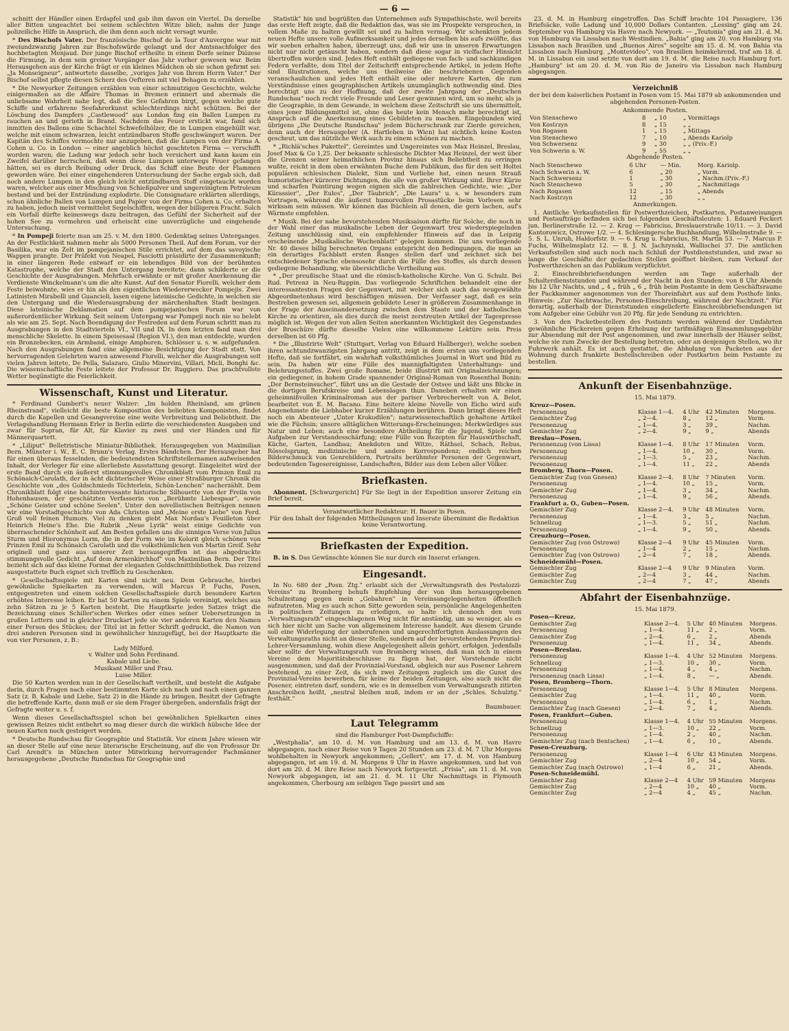— 6 —
schnitt der Händler einen Erdapfel und gab ihm davon ein Viertel. Da derselbe aller Bitten ungeachtet bei seinem schlechten Witze blieb, nahm der Junge polizeiliche Hilfe in Anspruch, die ihm denn auch nicht versagt wurde.
* Des Bischofs Vater. Der französische Bischof de la Tour d'Auvergne war mit zweiundzwanzig Jahren zur Bischofswürde gelangt und der Amtsnachfolger des hochbetagten Menjaud. Der junge Bischof ertheilte in einem Dorfe seiner Diözese die Firmung, in dem sein greiser Vorgänger das Jahr vorher gewesen war. Beim Herausgehen aus der Kirche frägt er ein kleines Mädchen ob sie schon gefirmt sei: „Ja Monseigneur", antwortete dasselbe, „voriges Jahr von Ihrem Herrn Vater." Der Bischof selbst pflegte diesen Scherz des Oefteren mit viel Behagen zu erzählen.
* Die Newyorker Zeitungen erzählen von einer schmutzigen Geschichte, welche einigermaßen an die Affaire Thomas in Bremen erinnert und abermals die unliebsame Wahrheit nahe legt, daß die See Gefahren birgt, gegen welche gute Schiffe und erfahrene Seefahrerkunst schlechterdings nicht schützen. Bei der Löschung des Dampfers „Castlewood" aus London fing ein Ballen Lumpen zu rauchen an und gerieth in Brand. Nachdem das Feuer erstickt war, fand sich inmitten des Ballens eine Schachtel Schwefelhölzer, die in Lumpen eingehüllt war, welche mit einem schwarzen, leicht entzündbaren Stoffe geschwängert waren. Der Kapitän des Schiffes vermochte nur anzugeben, daß die Lumpen von der Firma A. Cohen u. Co. in London — einer angeblich höchst geachteten Firma — verschifft worden waren; die Ladung war jedoch sehr hoch versichert und kann kaum ein Zweifel darüber herrschen, daß wenn diese Lumpen unterwegs Feuer gefangen hätten, sei es durch Reibung oder Druck, das Schiff eine Beute der Flammen geworden wäre. Bei einer eingehenderen Untersuchung der Sache ergab sich, daß noch andere Lumpen in den gleich leicht entzündbaren Stoff eingetaucht worden waren, welcher aus einer Mischung von Schießpulver und ungereinigtem Petroleum bestand und bei der Entzündung explodirte. Die Consignatare erklärten allerdings, schon ähnliche Ballen von Lumpen und Papier von der Firma Cohen u. Co. erhalten zu haben, jedoch meist vermittelst Segelschiffen, wegen der billigeren Fracht. Solch ein Vorfall dürfte keineswegs dazu beitragen, das Gefühl der Sicherheit auf der hohen See zu vermehren und erheischt eine unverzügliche und eingehende Untersuchung.
* In Pompeji feierte man am 25. v. M. den 1800. Gedenktag seines Unterganges. An der Festlichkeit nahmen mehr als 5000 Personen Theil. Auf dem Forum, vor der Basilika, war ein Zelt im pompejanischen Stile errichtet, auf dem das savoyische Wappen prangte. Der Präfekt von Neapel, Fasciotti präsidirte der Zusammenkunft; in einer längeren Rede entwarf er ein lebendiges Bild von der berühmten Katastrophe, welche der Stadt den Untergang bereitete; dann schilderte er die Geschichte der Ausgrabungen. Mehrfach erwähnte er mit großer Anerkennung die Verdienste Winckelmann's um die alte Kunst. Auf den Senator Fiorelli, welcher dem Feste beiwohnte, wies er hin als den eigentlichen Wiedererwecker Pompejis. Zwei Latinisten Mirabelli und Guancieli, lasen eigene lateinische Gedichte, in welchen sie den Untergang und die Wiederausgrabung der märchenhaften Stadt besingen. Diese lateinische Deklamation auf dem pompejanischen Forum war von außerordentlicher Wirkung. Seit seinem Untergang war Pompeji noch nie so belebt als wie am 25. Sept. Nach Beendigung der Festreden auf dem Forum schritt man zu Ausgrabungen in den Stadtvierteln VI., VII und IX. In dem letzten fand man drei menschliche Skelette. In einem Speisesaal (Region VI.), den man entdeckte, wurden ein Bronzebecken, ein Armband, einige Amphoren, Schlösser u. s. w. aufgefunden. Nach den Ausgrabungen fand eine allgemeine Besichtigung der Stadt statt. Von hervorragenden Gelehrten waren anwesend Fiorelli, welcher die Ausgrabungen seit vielen Jahren leitete, De Pella, Salazaro, Giulio Minervini, Villari, Micli, Bonghi &c. Die wissenschaftliche Feste leitete der Professor Dr. Ruggiero. Das prachtvollste Wetter begünstigte die Feierlichkeit.
Wissenschaft, Kunst und Literatur.
* Ferdinand Gumbert's neuer Walzer: „Im holden Rheinland, am grünen Rheinstrand", vielleicht die beste Komposition des beliebten Komponisten, findet durch die Kapellen und Gesangvereine eine weite Verbreitung und Beliebtheit. Die Verlagshandlung Hermann Erler in Berlin edirte die verschiedensten Ausgaben und zwar für Sopran, für Alt, für Klavier zu zwei und vier Händen und für Männerquartett.
* „Liliput" Belletristische Miniatur-Bibliothek. Herausgegeben von Maximilian Bern. Münster i. W., E. C. Brunn's Verlag. Erstes Bändchen. Der Herausgeber hat für einen überaus fesselnden, die bedeutendsten Schriftstellernamen aufweisenden Inhalt, der Verleger für eine allerliebste Ausstattung gesorgt. Eingeleitet wird der erste Band durch ein äußerst stimmungsvolles Chronikblatt vom Prinzen Emil zu Schönaich-Carolath, der in ächt dichterischer Weise einer Straßburger Chronik die Geschichte von „des Goldschmieds Töchterlein, Schön-Lenchen" nacherzählt. Dem Chronikblatt folgt eine hochinteressante historische Silhouette von der Freiin von Hohenhausen, der geschätzten Verfasserin von „Berühmte Liebespaar", sowie „Schöne Geister und schöne Seelen". Unter den novellistischen Beiträgen nennen wir eine Vorstadtgeschichte von Ada Christen und „Meine erste Liebe" von Ferd. Groß voll feinen Humors. Viel zu denken giebt Max Nordau's Feuilleton über Heinrich Heine's Ehe. Die Rubrik „Neue Lyrik" weist einige Gedichte von überraschender Schönheit auf. Am Besten gefallen uns die sinnigen Verse von Julius Sturm und Hieronymus Lorm, die in der Form wie im Kolorit gleich schönen von Prinzen Emil zu Schönaich Carolath und die volksthümlichen von Martin Greif. Sehr originell und ganz aus unserer Zeit herausgegriffen ist das abgedruckte stimmungsvolle Gedicht „Auf dem Armenkirchhof" von Maximilian Bern. Der Titel bezieht sich auf das kleine Format der eleganten Goldschnittbibliothek. Das reizend ausgestattete Buch eignet sich trefflich zu Geschenken.
* Gesellschaftsspiele mit Karten sind nicht neu. Dem Gebrauche, hierbei gewöhnliche Spielkarten zu verwenden, will Marcus P. Fuchs, Posen, entgegentreten und einem solchen Gesellschaftsspiele durch besondere Karten erhöhtes Interesse leihen. Er hat 50 Karten zu einem Spiele vereinigt, welches aus zehn Sätzen zu je 5 Karten besteht. Die Hauptkarte jedes Satzes trägt die Bezeichnung eines Schiller'schen Werkes oder eines seiner Uebersetzungen in großen Lettern und in gleicher Druckart jede sie vier anderen Karten den Namen einer Person des Stückes; der Titel ist in fetter Schrift gedruckt, die Namen von drei anderen Personen sind in gewöhnlicher hinzugefügt, bei der Hauptkarte die von vier Personen, z. B.:
Lady Milford.
v. Walter und Sohn Ferdinand.
Kabale und Liebe.
Musikant Miller und Frau.
Luise Miller.
Die 50 Karten werden nun in der Gesellschaft vertheilt, und besteht die Aufgabe darin, durch Fragen nach einer bestimmten Karte sich nach und nach einen ganzen Satz (z. B. Kabale und Liebe, Satz 2) in die Hände zu bringen. Besitzt der Gefragte die betreffende Karte, dann muß er sie dem Frager übergeben, andernfalls frägt der Gefragte weiter u. s. f.
Wenn dieses Gesellschaftsspiel schon bei gewöhnlichen Spielkarten eines gewissen Reizes nicht entbehrt so mag dieser durch die wirklich hübsche Idee der neuen Karten noch gesteigert werden.
* Deutsche Rundschau für Geographie und Statistik. Vor einem Jahre wiesen wir an dieser Stelle auf eine neue literarische Erscheinung, auf die von Professor Dr. Carl Arendt's in München unter Mitwirkung hervorragender Fachmänner herausgegebene „Deutsche Rundschau für Geographie und
Statistik" hin und begrüßten das Unternehmen aufs Sympathischste, weil bereits das erste Heft zeigte, daß die Redaktion das, was sie im Prospekte versprochen, in vollem Maße zu halten gewillt sei und zu halten vermag. Wir schenkten jedem neuen Hefte unsere volle Aufmerksamkeit und jedes derselben bis aufs zwölfte, das wir soeben erhalten haben, überzeugt uns, daß wir uns in unseren Erwartungen nicht nur nicht getäuscht haben, sondern daß diese sogar in vielfacher Hinsicht übertroffen worden sind. Jedes Heft enthält gediegene von fach- und sachkundigen Federn verfaßte, dem Titel der Zeitschrift entsprechende Artikel, in jedem Hefte sind Illustrationen, welche uns theilweise die beschriebenen Gegenden veranschaulichen und jedes Heft enthält eine oder mehrere Karten, die zum Verständnisse eines geographischen Artikels unumgänglich nothwendig sind. Dies berechtigt uns zu der Hoffnung, daß der zweite Jahrgang der „Deutschen Rundschau" noch recht viele Freunde und Leser gewinnen wird, um so mehr, als ja die Geographie, in dem Gewande, in welchem diese Zeitschrift sie uns übermittelt, eines jener Bildungsmittel ist, ohne das heute kein Mensch mehr berechtigt ist, Anspruch auf die Anerkennung eines Gebildeten zu machen. Eingebunden wird übrigens „Die Deutsche Rundschau" jedem Bücherschrank zur Zierde gereichen, denn auch der Herausgeber (A. Hartleben in Wien) hat sichtlich keine Kosten gescheut, um das nützliche Werk auch zu einem schönen zu machen.
* „Richlä'sches Pukettel", Gereimtes und Ungereimtes von Max Heinzel, Breslau, Josef Max & Co 1,25. Der bekannte schlesische Dichter Max Heinzel, der weit über die Grenzen seiner heimathlichen Provinz hinaus sich Beliebtheit zu erringen wußte, reicht in dem oben erwähnten Buche dem Publikum, das für den seit Holtei populären schlesischen Dialekt, Sinn und Vorliebe hat, einen neuen Strauß humoristischer kürzerer Dichtungen, die alle von großer Wirkung sind. Ihrer Kürze und scharfen Pointirung wegen eignen sich die zahlreichen Gedichte, wie: „Der Kürassier", „Der Eules", „Der Täubrich", „Die Laura" u. s. w besonders zum Vortragen, während die äußerst humorvollen Prosastücke beim Vorlesen sehr wirksam sein müssen. Wir können das Büchlein all denen, die gern lachen, auf's Wärmste empfehlen.
* Musik. Bei der nahe bevorstehenden Musiksaison dürfte für Solche, die noch in der Wahl einer das musikalische Leben der Gegenwart treu wiederspiegelnden Zeitung unschlüssig sind, ein empfehlender Hinweis auf das in Leipzig erscheinende „Musikalische Wochenblatt" gelegen kommen. Die uns vorliegende Nr. 40 dieses billig berechneten Organs entspricht den Bedingungen, die man an ein derartiges Fachblatt ersten Ranges stellen darf und zeichnet sich bei entschiedener Sprache ebensosehr durch die Fülle des Stoffes, als durch dessen gediegene Behandlung, wie übersichtliche Vertheilung aus.
* „Der preußische Staat und die römisch-katholische Kirche. Von G. Schulz. Bei Rud. Petrenz in Neu-Ruppin. Das vorliegende Schriftchen behandelt eine der interessantesten Fragen der Gegenwart, mit welcher sich auch das neugewählte Abgeordnetenhaus wird beschäftigen müssen. Der Verfasser sagt, daß es sein Bestreben gewesen sei, allgemein gebildete Leser in größerem Zusammenhange in der Frage der Auseinandersetzung zwischen dem Staate und der katholischen Kirche zu orientiren, als dies durch die meist zerstreuten Artikel der Tagespresse möglich ist. Wegen der von allen Seiten anerkannten Wichtigkeit des Gegenstandes der Broschüre dürfte dieselbe Vielen eine willkommene Lektüre sein. Preis derselben ist 60 Pfg.
* Die „Illustrirte Welt" (Stuttgart, Verlag von Eduard Hallberger), welche soeben ihren achtundzwanzigsten Jahrgang antritt, zeigt in dem ersten uns vorliegenden Hefte, daß sie fortfährt, ein wahrhaft volksthümliches Journal in Wort und Bild zu sein. Da haben wir eine Fülle des mannigfaltigsten Unterhaltungs- und Belehrungsstoffes. Zwei große Romane, beide illustrirt mit Originalzeichnungen; ein gediegener, in hohem Grade spannender Original-Roman von Rosenthal Bonin: „Der Bernsteinsucher", führt uns an die Gestade der Ostsee und läßt uns Blicke in die dortigen Berufskreise und Lebenslagen thun. Daneben erhalten wir einen geheimnißvollen Kriminalroman aus der pariser Verbrecherwelt von A. Belot, bearbeitet von E. M. Bacano. Eine heitere kleine Novelle von Eicho wird aufs Angenehmste die Liebhaber kurzer Erzählungen berühren. Dann bringt dieses Heft noch ein Abenteuer „Unter Krokodilen"; naturwissenschaftlich gehaltene Artikel wie die Füchsin; unsere alltäglichen Witterungs-Erscheinungen; Merkwürdiges aus Natur und Leben; auch eine besondere Abtheilung für die Jugend, Spiele und Aufgaben zur Verstandesschärfung; eine Fülle von Rezepten für Hauswirthschaft, Küche, Garten, Landbau; Anekdoten und Witze, Räthsel, Schach, Rebus, Rösselsprung, medizinische und andere Korrespondenz; endlich reichen Bilderschmuck von Genrebildern, Portraits berühmter Personen der Gegenwart, bedeutenden Tagesereignisse, Landschaften, Bilder aus dem Leben aller Völker.
Briefkasten.
Abonnent. [Schwurgericht] Für Sie liegt in der Expedition unserer Zeitung ein Brief bereit.
Verantwortlicher Redakteur: H. Bauer in Posen.
Für den Inhalt der folgenden Mittheilungen und Inserate übernimmt die Redaktion keine Verantwortung.
Briefkasten der Expedition.
B. in S. Das Gewünschte können Sie nur durch ein Inserat erlangen.
Eingesandt.
In No. 680 der „Posn. Ztg." erlaubt sich der „Verwaltungsrath des Pestalozzi-Vereins" zu Bromberg behufs Empfehlung der von ihm herausgegebenen Schulzeitung gegen mein „Gebahren" in Vereinsangelegenheiten öffentlich aufzutreten. Mag es auch schon Sitte geworden sein, persönliche Angelegenheiten in politischen Zeitungen zu erledigen, so halte ich dennoch den vom „Verwaltungsrath" eingeschlagenen Weg nicht für anständig, um so weniger, als es sich hier nicht um Sache von allgemeinem Interesse handelt. Aus diesem Grunde soll eine Widerlegung der unberufenen und ungerechtfertigten Auslassungen des Verwaltungsraths nicht an dieser Stelle, sondern auf der bevorstehenden Provinzial-Lehrer-Versammlung, wohin diese Angelegenheit allein gehört, erfolgen. Jedenfalls aber sollte der Verwaltungsrath von Bromberg wissen, daß man sich in einem Vereine dem Majoritätsbeschlusse zu fügen hat, der Vorstehende nicht ausgenommen, und daß der Provinzial-Vorstand, obgleich nur aus Posener Lehrern bestehend, zu einer Zeit, da sich zwei Zeitungen zugleich um die Gunst des Provinzial-Vereins bewerben, für keine der beiden Zeitungen, also auch nicht die Posener, eintreten darf, sondern, wie es in demselben vom Verwaltungsrath zitirten Anschreiben heißt, „neutral bleiben muß, indem er an der „Schles. Schulztg." festhält."
Baumbauer.
Laut Telegramm
sind die Hamburger Post-Dampfschiffe:
„Westphalia", am 10. d. M. von Hamburg und am 13. d. M. von Havre abgegangen, nach einer Reise von 9 Tagen 20 Stunden am 23. d. M. 7 Uhr Morgens wohlbehalten in Newyork angekommen; „Gellert", am 17. d. M. von Hamburg abgegangen, ist am 19. d. M. Morgens 9 Uhr in Havre angekommen, und hat von dort am 20. d. M. ihre Reise nach Newyork fortgesetzt. „Frisia", am 11. d. M. von Newyork abgegangen, ist am 21. d. M. 11 Uhr Nachmittags in Plymouth angekommen, Cherbourg am selbigen Tage passirt und am
23. d. M. in Hamburg eingetroffen. Das Schiff brachte 104 Passagiere, 136 Briefsäcke, volle Ladung und 10,000 Dollars Contanten. „Lessing" ging am 24. September von Hamburg via Havre nach Newyork. — „Teutonia" ging am 21. d. M. von Hamburg via Lissabon nach Westindien. „Bahia" ging am 20. von Hamburg via Lissabon nach Brasilien und „Buenos Aires" segelte am 15. d. M. von Bahia via Lissabon nach Hamburg. „Montevideo", von Brasilien heimkehrend, traf am 18. d. M. in Lissabon ein und setzte von dort am 19. d. M. die Reise nach Hamburg fort. „Hamburg" ist am 20. d. M. von Rio de Janeiro via Lissabon nach Hamburg abgegangen.
Verzeichniß
der bei dem kaiserlichen Postamt in Posen vom 15. Mai 1879 ab ankommenden und abgehenden Personen-Posten.
Ankommende Posten.
| Von Stenschewo | 8 | „ 10 | „ Vormittags |
| Von Kostrzyn | 8 | „ 15 | „ „ |
| Von Rogasen | 1 | „ 15 | „ Mittags |
| Von Stenschewo | 7 | „ 10 | „ Abends Kariolp |
| Von Schwersenz | 9 | „ 30 | „ „ (Priv.-F.) |
| Von Schwerin a. W. | 9 | „ 55 | „ „ |
Abgehende Posten.
| Nach Stenschewo | 6 Uhr | — Min. | Morg. Kariolp. |
| Nach Schwerin a. W. | 6 | „ 20 | „ Vorm. |
| Nach Schwersenz | 1 | „ 30 | „ Nachm.(Priv.-F.) |
| Nach Stenschewo | 5 | „ 30 | „ Nachmittags |
| Nach Rogasen | 12 | „ 15 | „ Abends |
| Nach Kostrzyn | 12 | „ 30 | „ „ |
Anmerkungen.
1. Amtliche Verkaufsstellen für Postwerthzeichen, Postkarten, Postanweisungen und Postaufträge befinden sich bei folgenden Geschäftsleuten: 1. Eduard Feckert jun. Berlinerstraße 12. — 2. Krug — Fabricius, Breslauerstraße 10/11. — 3. David Kantorowicz, Ostrowe 1/2. — 4. Schlesingersche Buchhandlung, Wilhelmstraße 9. — 5. S. L. Unruh, Haldorfstr. 9. — 6. Krug u. Fabricius, St. Martin 53. — 7. Marcus P. Fuchs, Wilhelmsplatz 12. — 8. J. N. Jachzynski, Wallischei 37. Die amtlichen Verkaufsstellen sind auch noch nach Schluß der Postdienststunden, und zwar so lange die Geschäfte der gedachten Stellen geöffnet bleiben, zum Verkauf der Postwerthzeichen an das Publikum verpflichtet.
2. Einschreibbriefsendungen werden am Tage außerhalb der Schalterdienststunden und während der Nacht in den Stunden: von 8 Uhr Abends bis 12 Uhr Nachts, und „ 4 „ früh „ 6 „ früh beim Postamte in dem Geschäftsraume der Packkammer angenommen von der Thoreinfahrt aus auf dem Posthofe links. Hinweis: „Zur Nachtwache, Personen-Einschreibung, während der Nachtzeit." Für derartig, außerhalb der Dienststunden eingelieferte Einschreibbriefsendungen ist vom Aufgeber eine Gebühr von 20 Pfg. für jede Sendung zu entrichten.
3. Von den Packetbestellern des Postamts werden während der Umfahrten gewöhnliche Päckereien gegen Erhebung der tarifmäßigen Einsammlungsgebühr zur Absendung mit der Post angenommen, und zwar innerhalb der Häuser selbst, welche sie zum Zwecke der Bestellung betreten, oder an denjenigen Stellen, wo ihr Fuhrwerk anhält. Es ist auch gestattet, die Abholung von Packeten aus der Wohnung durch frankirte Bestellschreiben oder Postkarten beim Postamte zu bestellen.
Ankunft der Eisenbahnzüge.
15. Mai 1879.
| Kreuz—Posen. | | | | |
| --- | --- | --- | --- | --- |
| Personenzug | Klasse 1—4. | 4 Uhr | 42 Minuten | Morgens. |
| Gemischter Zug | „ 2—4. | 8 „ | 12 „ | Vorm. |
| Personenzug | „ 1—4. | 3 „ | 39 „ | Nachm. |
| Gemischter Zug | „ 2—4. | 9 „ | 9 „ | Abends |
| Breslau—Posen. | | | | |
| Personenzug (von Lissa) | Klasse 1—4. | 8 Uhr | 17 Minuten | Vorm. |
| Personenzug | „ 1—4. | 10 „ | 30 „ | Vorm. |
| Personenzug | „ 1—3. | 5 „ | 23 „ | Nachm. |
| Personenzug | „ 1—4. | 11 „ | 22 „ | Abends |
| Bromberg, Thorn—Posen. | | | | |
| Gemischter Zug (von Gnesen) | Klasse 2—4. | 8 Uhr | 7 Minuten | Vorm. |
| Personenzug | „ 1—4. | 10 „ | 15 „ | Vorm. |
| Gemischter Zug | „ 1—4. | 3 „ | 34 „ | Nachm. |
| Personenzug | „ 1—4. | 9 „ | 56 „ | Abends. |
| Frankfurt a. O., Guben—Posen. | | | | |
| Gemischter Zug | Klasse 2—4. | 9 Uhr | 48 Minuten | Vorm. |
| Personenzug | „ 1—4. | 3 „ | 5 „ | Nachm. |
| Schnellzug | „ 1—3. | 5 „ | 51 „ | Nachm. |
| Personenzug | „ 1—4. | 9 „ | 50 „ | Abends. |
| Creuzburg—Posen. | | | | |
| Gemischter Zug (von Ostrowo) | Klasse 2—4 | 9 Uhr | 45 Minuten | Vorm. |
| Personenzug | „ 1—4 | 2 „ | 15 „ | Nachm. |
| Gemischter Zug (von Ostrowo) | „ 2—4 | 7 „ | 18 „ | Abends. |
| Schneidemühl—Posen. | | | | |
| Gemischter Zug | Klasse 2—4 | 9 Uhr | 9 Minuten | Vorm. |
| Gemischter Zug | „ 2—4 | 3 „ | 44 „ | Nachm. |
| Gemischter Zug | „ 2—4 | 7 „ | 47 „ | Abends |
Abfahrt der Eisenbahnzüge.
15. Mai 1879.
| Posen—Kreuz. | | | | |
| --- | --- | --- | --- | --- |
| Gemischter Zug | Klasse 2—4. | 5 Uhr | 40 Minuten | Morgens. |
| Personenzug | „ 1—4. | 11 „ | 2 „ | Vorm. |
| Gemischter Zug | „ 2—4. | 6 „ | 2 „ | Abends |
| Personenzug | „ 1—4. | 11 „ | 34 „ | Abends. |
| Posen—Breslau. | | | | |
| Personenzug | Klasse 1—4. | 4 Uhr | 52 Minuten | Morgens. |
| Schnellzug | „ 1—3. | 10 „ | 30 „ | Vorm. |
| Personenzug | „ 1—4. | 4 „ | 4 „ | Nachm. |
| Personenzug (nach Lissa) | „ 1—4. | 8 „ | — „ | Abends. |
| Posen, Bromberg—Thorn. | | | | |
| Personenzug | Klasse 1—4. | 5 Uhr | 8 Minuten | Morgens. |
| Gemischter Zug | „ 1—4. | 11 „ | 40 „ | Vorm. |
| Personenzug | „ 1—4. | 6 „ | 1 „ | Nachm. |
| Gemischter Zug (nach Gnesen) | „ 2—4. | 7 „ | 4 „ | Abends. |
| Posen, Frankfurt—Guben. | | | | |
| Personenzug | Klasse 1—4. | 4 Uhr | 55 Minuten | Morgens. |
| Schnellzug | „ 1—3. | 10 „ | 22 „ | Vorm. |
| Personenzug | „ 1—4. | 2 „ | 40 „ | Nachm. |
| Gemischter Zug (nach Bentschen) | „ 1—4. | 6 „ | 10 „ | Abends. |
| Posen-Creuzburg. | | | | |
| Personenzug | Klasse 1—4 | 6 Uhr | 43 Minuten | Morgens. |
| Gemischter Zug | „ 2—4 | 10 „ | 54 „ | Vorm. |
| Gemischter Zug (nach Ostrowo) | „ 1—4 | 6 „ | 21 „ | Abends. |
| Posen-Schneidemühl. | | | | |
| Gemischter Zug | Klasse 2—4 | 4 Uhr | 59 Minuten | Morgens |
| Gemischter Zug | „ 2—4 | 10 „ | 40 „ | Vorm. |
| Gemischter Zug | „ 2—4 | 4 „ | 45 „ | Nachm. |